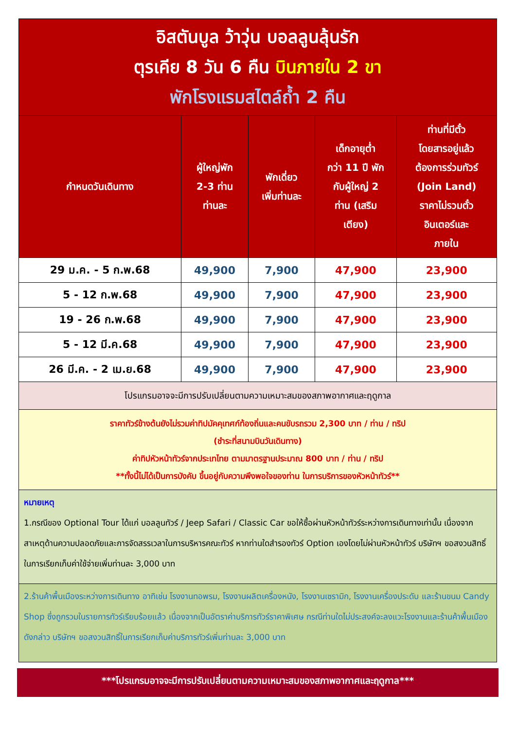| อิสตันบูล ว้าวุ่น บอลลูนลุ้นรัก ตุรเคีย 8 วัน 6 คืน บินภายใน 2 ขา พักโรงแรมสไตล์ถ้ำ 2 คืน | | | | |
| กำหนดวันเดินทาง | ผู้ใหญ่พัก 2-3 ท่าน ท่านละ | พักเดี่ยว เพิ่มท่านละ | เด็กอายุต่ำ กว่า 11 ปี พัก กับผู้ใหญ่ 2 ท่าน (เสริม เตียง) | ท่านที่มีตั๋ว โดยสารอยู่แล้ว ต้องการร่วมทัวร์ (Join Land) ราคาไม่รวมตั๋ว อินเตอร์และ ภายใน |
| 29 ม.ค. - 5 ก.พ.68 | 49,900 | 7,900 | 47,900 | 23,900 |
| 5 - 12 ก.พ.68 | 49,900 | 7,900 | 47,900 | 23,900 |
| 19 - 26 ก.พ.68 | 49,900 | 7,900 | 47,900 | 23,900 |
| 5 - 12 มี.ค.68 | 49,900 | 7,900 | 47,900 | 23,900 |
| 26 มี.ค. - 2 เม.ย.68 | 49,900 | 7,900 | 47,900 | 23,900 |
| โปรแกรมอาจจะมีการปรับเปลี่ยนตามความเหมาะสมของสภาพอากาศและฤดูกาล | | | | |
| ราคาทัวร์ข้างต้นยังไม่รวมค่าทิปมัคคุเทศก์ท้องถิ่นและคนขับรถรวม 2,300 บาท / ท่าน / ทริป (ชำระที่สนามบินวันเดินทาง) ค่าทิปหัวหน้าทัวร์จากประเทไทย ตามมาตรฐานประมาณ 800 บาท / ท่าน / ทริป **ทั้งนี้ไม่ได้เป็นการบังคับ ขึ้นอยู่กับความพึงพอใจของท่าน ในการบริการของหัวหน้าทัวร์** | | | | |
| หมายเหตุ 1.กรณีของ Optional Tour ได้แก่ บอลลูนทัวร์ / Jeep Safari / Classic Car ขอให้ซื้อผ่านหัวหน้าทัวร์ระหว่างการเดินทางเท่านั้น เนื่องจากสาเหตุด้านความปลอดภัยและการจัดสรรเวลาในการบริหารคณะทัวร์ หากท่านใดสำรองทัวร์ Option เองโดยไม่ผ่านหัวหน้าทัวร์ บริษัทฯ ขอสงวนสิทธิ์ในการเรียกเก็บค่าใช้จ่ายเพิ่มท่านละ 3,000 บาท | | | | |
| 2.ร้านค้าพื้นเมืองระหว่างการเดินทาง อาทิเช่น โรงงานทอพรม, โรงงานผลิตเครื่องหนัง, โรงงานเซรามิก, โรงงานเครื่องประดับ และร้านขนม Candy Shop ซึ่งถูกรวมในรายการทัวร์เรียบร้อยแล้ว เนื่องจากเป็นอัตราค่าบริการทัวร์ราคาพิเศษ กรณีท่านใดไม่ประสงค์จะลงแวะโรงงานและร้านค้าพื้นเมืองดังกล่าว บริษัทฯ ขอสงวนสิทธิ์ในการเรียกเก็บค่าบริการทัวร์เพิ่มท่านละ 3,000 บาท | | | | |
***โปรแกรมอาจจะมีการปรับเปลี่ยนตามความเหมาะสมของสภาพอากาศและฤดูกาล***